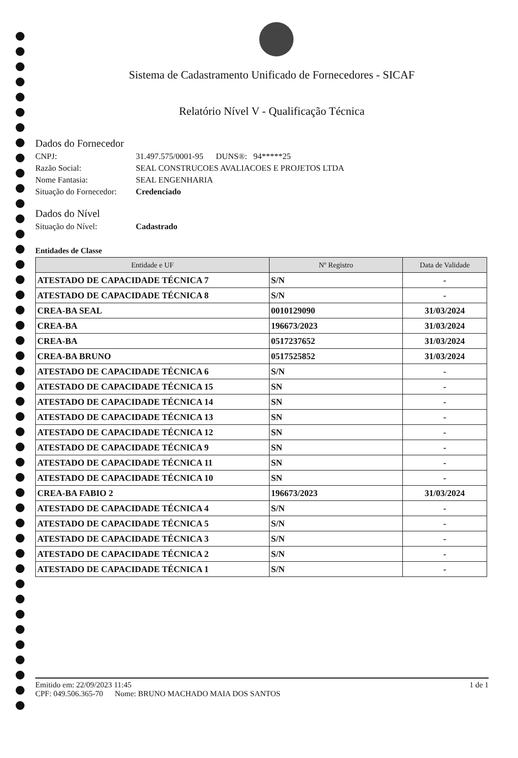Sistema de Cadastramento Unificado de Fornecedores - SICAF
Relatório Nível V - Qualificação Técnica
Dados do Fornecedor
CNPJ: 31.497.575/0001-95 DUNS®: 94*****25
Razão Social: SEAL CONSTRUCOES AVALIACOES E PROJETOS LTDA
Nome Fantasia: SEAL ENGENHARIA
Situação do Fornecedor: Credenciado
Dados do Nível
Situação do Nível: Cadastrado
Entidades de Classe
| Entidade e UF | Nº Registro | Data de Validade |
| --- | --- | --- |
| ATESTADO DE CAPACIDADE TÉCNICA 7 | S/N | - |
| ATESTADO DE CAPACIDADE TÉCNICA 8 | S/N | - |
| CREA-BA SEAL | 0010129090 | 31/03/2024 |
| CREA-BA | 196673/2023 | 31/03/2024 |
| CREA-BA | 0517237652 | 31/03/2024 |
| CREA-BA BRUNO | 0517525852 | 31/03/2024 |
| ATESTADO DE CAPACIDADE TÉCNICA 6 | S/N | - |
| ATESTADO DE CAPACIDADE TÉCNICA 15 | SN | - |
| ATESTADO DE CAPACIDADE TÉCNICA 14 | SN | - |
| ATESTADO DE CAPACIDADE TÉCNICA 13 | SN | - |
| ATESTADO DE CAPACIDADE TÉCNICA 12 | SN | - |
| ATESTADO DE CAPACIDADE TÉCNICA 9 | SN | - |
| ATESTADO DE CAPACIDADE TÉCNICA 11 | SN | - |
| ATESTADO DE CAPACIDADE TÉCNICA 10 | SN | - |
| CREA-BA FABIO 2 | 196673/2023 | 31/03/2024 |
| ATESTADO DE CAPACIDADE TÉCNICA 4 | S/N | - |
| ATESTADO DE CAPACIDADE TÉCNICA 5 | S/N | - |
| ATESTADO DE CAPACIDADE TÉCNICA 3 | S/N | - |
| ATESTADO DE CAPACIDADE TÉCNICA 2 | S/N | - |
| ATESTADO DE CAPACIDADE TÉCNICA 1 | S/N | - |
Emitido em: 22/09/2023 11:45 1 de 1
CPF: 049.506.365-70 Nome: BRUNO MACHADO MAIA DOS SANTOS